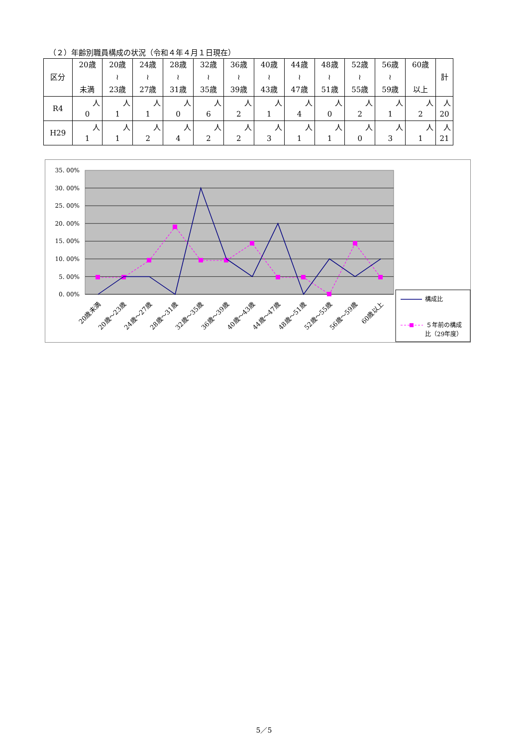（２）年齢別職員構成の状況（令和４年４月１日現在）
| 区分 | 20歳 未満 | 20歳 ≀ 23歳 | 24歳 ≀ 27歳 | 28歳 ≀ 31歳 | 32歳 ≀ 35歳 | 36歳 ≀ 39歳 | 40歳 ≀ 43歳 | 44歳 ≀ 47歳 | 48歳 ≀ 51歳 | 52歳 ≀ 55歳 | 56歳 ≀ 59歳 | 60歳 以上 | 計 |
| --- | --- | --- | --- | --- | --- | --- | --- | --- | --- | --- | --- | --- | --- |
| R4 | 人 0 | 人 1 | 人 1 | 人 0 | 人 6 | 人 2 | 人 1 | 人 4 | 人 0 | 人 2 | 人 1 | 人 2 | 人 20 |
| H29 | 人 1 | 人 1 | 人 2 | 人 4 | 人 2 | 人 2 | 人 3 | 人 1 | 人 1 | 人 0 | 人 3 | 人 1 | 人 21 |
35. 00%
30. 00%
25. 00%
20. 00%
15. 00%
10. 00%
5. 00%
0. 00%
20歳未満
20歳～23歳
24歳～27歳
28歳～31歳
32歳～35歳
36歳～39歳
40歳～43歳
44歳～47歳
48歳～51歳
52歳～55歳
56歳～59歳
60歳以上
構成比
５年前の構成
比（29年度）
5／5